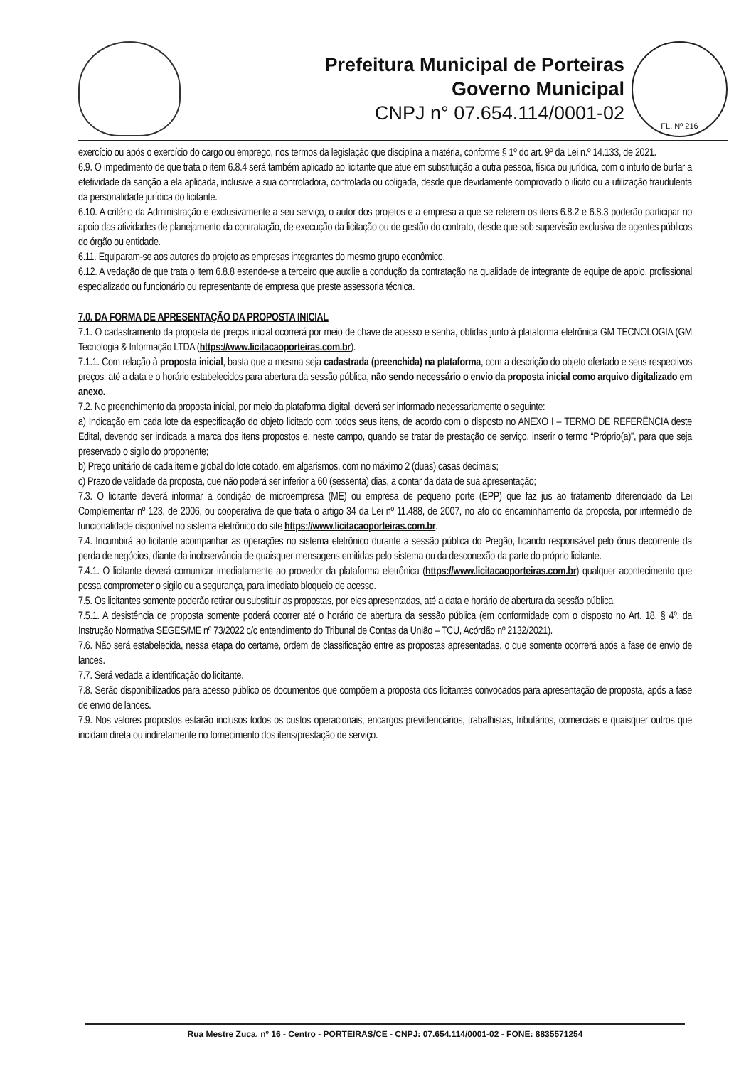Prefeitura Municipal de Porteiras
Governo Municipal
CNPJ n° 07.654.114/0001-02
FL. Nº 216
exercício ou após o exercício do cargo ou emprego, nos termos da legislação que disciplina a matéria, conforme § 1º do art. 9º da Lei n.º 14.133, de 2021.
6.9. O impedimento de que trata o item 6.8.4 será também aplicado ao licitante que atue em substituição a outra pessoa, física ou jurídica, com o intuito de burlar a efetividade da sanção a ela aplicada, inclusive a sua controladora, controlada ou coligada, desde que devidamente comprovado o ilícito ou a utilização fraudulenta da personalidade jurídica do licitante.
6.10. A critério da Administração e exclusivamente a seu serviço, o autor dos projetos e a empresa a que se referem os itens 6.8.2 e 6.8.3 poderão participar no apoio das atividades de planejamento da contratação, de execução da licitação ou de gestão do contrato, desde que sob supervisão exclusiva de agentes públicos do órgão ou entidade.
6.11. Equiparam-se aos autores do projeto as empresas integrantes do mesmo grupo econômico.
6.12. A vedação de que trata o item 6.8.8 estende-se a terceiro que auxilie a condução da contratação na qualidade de integrante de equipe de apoio, profissional especializado ou funcionário ou representante de empresa que preste assessoria técnica.
7.0. DA FORMA DE APRESENTAÇÃO DA PROPOSTA INICIAL
7.1. O cadastramento da proposta de preços inicial ocorrerá por meio de chave de acesso e senha, obtidas junto à plataforma eletrônica GM TECNOLOGIA (GM Tecnologia & Informação LTDA (https://www.licitacaoporteiras.com.br).
7.1.1. Com relação à proposta inicial, basta que a mesma seja cadastrada (preenchida) na plataforma, com a descrição do objeto ofertado e seus respectivos preços, até a data e o horário estabelecidos para abertura da sessão pública, não sendo necessário o envio da proposta inicial como arquivo digitalizado em anexo.
7.2. No preenchimento da proposta inicial, por meio da plataforma digital, deverá ser informado necessariamente o seguinte:
a) Indicação em cada lote da especificação do objeto licitado com todos seus itens, de acordo com o disposto no ANEXO I – TERMO DE REFERÊNCIA deste Edital, devendo ser indicada a marca dos itens propostos e, neste campo, quando se tratar de prestação de serviço, inserir o termo “Próprio(a)”, para que seja preservado o sigilo do proponente;
b) Preço unitário de cada item e global do lote cotado, em algarismos, com no máximo 2 (duas) casas decimais;
c) Prazo de validade da proposta, que não poderá ser inferior a 60 (sessenta) dias, a contar da data de sua apresentação;
7.3. O licitante deverá informar a condição de microempresa (ME) ou empresa de pequeno porte (EPP) que faz jus ao tratamento diferenciado da Lei Complementar nº 123, de 2006, ou cooperativa de que trata o artigo 34 da Lei nº 11.488, de 2007, no ato do encaminhamento da proposta, por intermédio de funcionalidade disponível no sistema eletrônico do site https://www.licitacaoporteiras.com.br.
7.4. Incumbirá ao licitante acompanhar as operações no sistema eletrônico durante a sessão pública do Pregão, ficando responsável pelo ônus decorrente da perda de negócios, diante da inobservância de quaisquer mensagens emitidas pelo sistema ou da desconexão da parte do próprio licitante.
7.4.1. O licitante deverá comunicar imediatamente ao provedor da plataforma eletrônica (https://www.licitacaoporteiras.com.br) qualquer acontecimento que possa comprometer o sigilo ou a segurança, para imediato bloqueio de acesso.
7.5. Os licitantes somente poderão retirar ou substituir as propostas, por eles apresentadas, até a data e horário de abertura da sessão pública.
7.5.1. A desistência de proposta somente poderá ocorrer até o horário de abertura da sessão pública (em conformidade com o disposto no Art. 18, § 4º, da Instrução Normativa SEGES/ME nº 73/2022 c/c entendimento do Tribunal de Contas da União – TCU, Acórdão nº 2132/2021).
7.6. Não será estabelecida, nessa etapa do certame, ordem de classificação entre as propostas apresentadas, o que somente ocorrerá após a fase de envio de lances.
7.7. Será vedada a identificação do licitante.
7.8. Serão disponibilizados para acesso público os documentos que compõem a proposta dos licitantes convocados para apresentação de proposta, após a fase de envio de lances.
7.9. Nos valores propostos estarão inclusos todos os custos operacionais, encargos previdenciários, trabalhistas, tributários, comerciais e quaisquer outros que incidam direta ou indiretamente no fornecimento dos itens/prestação de serviço.
Rua Mestre Zuca, nº 16 - Centro - PORTEIRAS/CE - CNPJ: 07.654.114/0001-02 - FONE: 8835571254